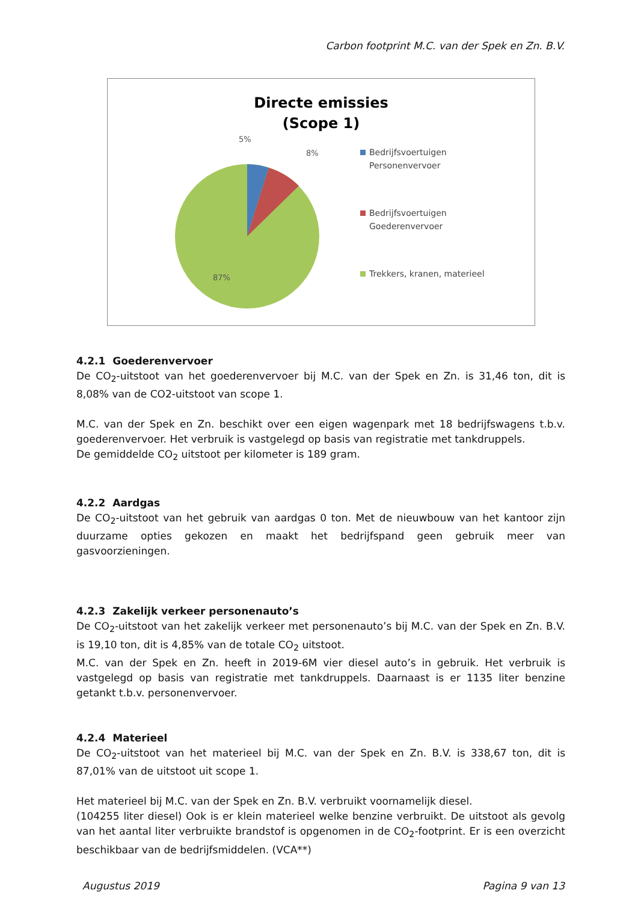Carbon footprint M.C. van der Spek en Zn. B.V.
Directe emissies
(Scope 1)
5%
8%
87%
Bedrijfsvoertuigen
Personenvervoer
Bedrijfsvoertuigen
Goederenvervoer
Trekkers, kranen, materieel
4.2.1 Goederenvervoer
De CO<sub>2</sub>-uitstoot van het goederenvervoer bij M.C. van der Spek en Zn. is 31,46 ton, dit is 8,08% van de CO2-uitstoot van scope 1.
M.C. van der Spek en Zn. beschikt over een eigen wagenpark met 18 bedrijfswagens t.b.v. goederenvervoer. Het verbruik is vastgelegd op basis van registratie met tankdruppels.
De gemiddelde CO<sub>2</sub> uitstoot per kilometer is 189 gram.
4.2.2 Aardgas
De CO<sub>2</sub>-uitstoot van het gebruik van aardgas 0 ton. Met de nieuwbouw van het kantoor zijn duurzame opties gekozen en maakt het bedrijfspand geen gebruik meer van gasvoorzieningen.
4.2.3 Zakelijk verkeer personenauto’s
De CO<sub>2</sub>-uitstoot van het zakelijk verkeer met personenauto’s bij M.C. van der Spek en Zn. B.V. is 19,10 ton, dit is 4,85% van de totale CO<sub>2</sub> uitstoot.
M.C. van der Spek en Zn. heeft in 2019-6M vier diesel auto’s in gebruik. Het verbruik is vastgelegd op basis van registratie met tankdruppels. Daarnaast is er 1135 liter benzine getankt t.b.v. personenvervoer.
4.2.4 Materieel
De CO<sub>2</sub>-uitstoot van het materieel bij M.C. van der Spek en Zn. B.V. is 338,67 ton, dit is 87,01% van de uitstoot uit scope 1.
Het materieel bij M.C. van der Spek en Zn. B.V. verbruikt voornamelijk diesel.
(104255 liter diesel) Ook is er klein materieel welke benzine verbruikt. De uitstoot als gevolg van het aantal liter verbruikte brandstof is opgenomen in de CO<sub>2</sub>-footprint. Er is een overzicht beschikbaar van de bedrijfsmiddelen. (VCA**)
Augustus 2019 Pagina 9 van 13